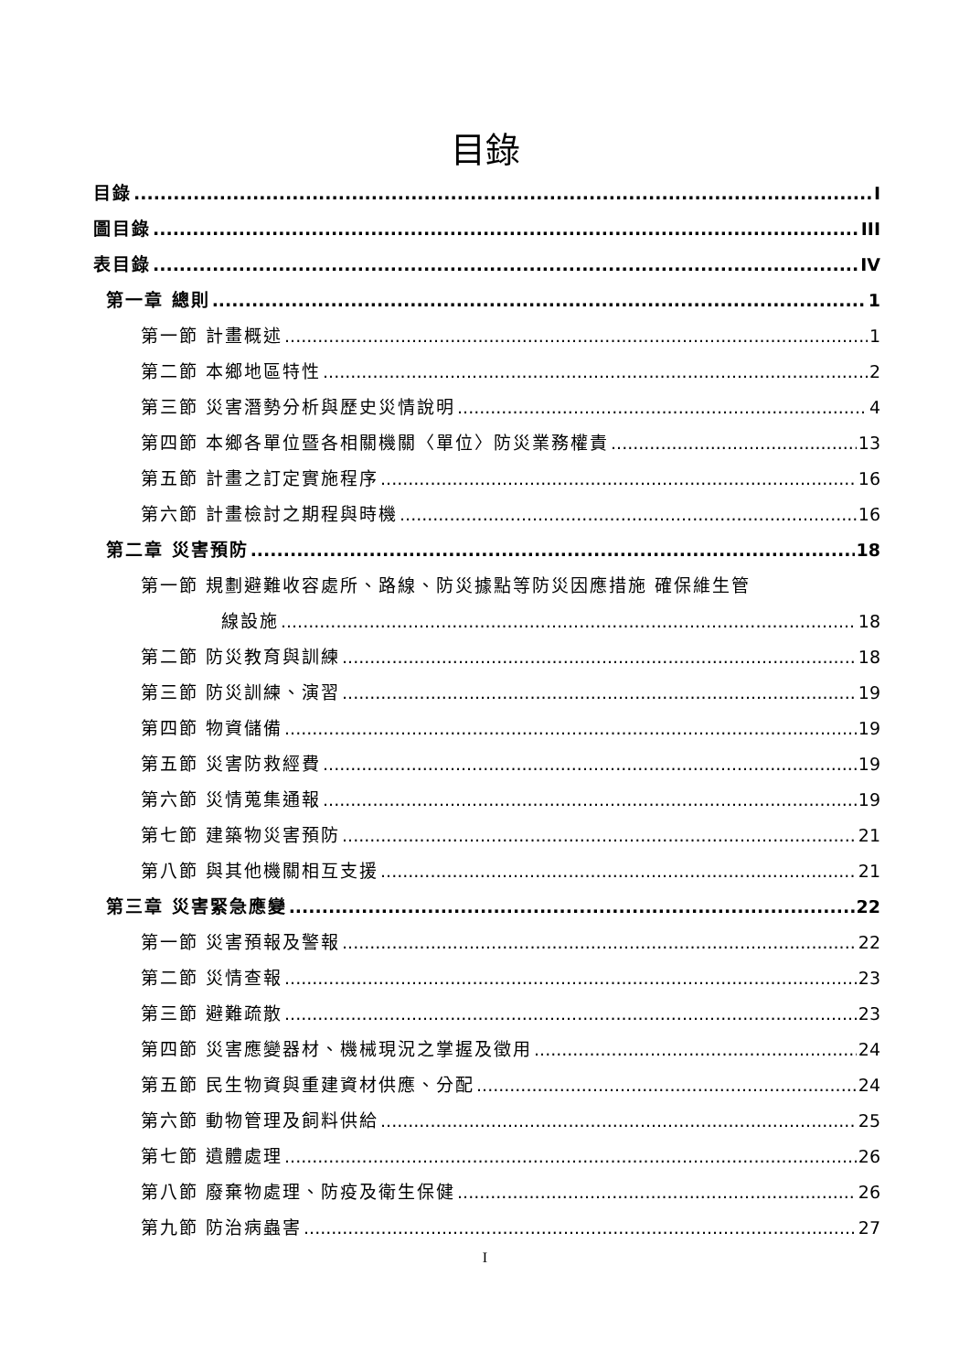目錄
目錄 I
圖目錄 III
表目錄 IV
第一章 總則 1
第一節 計畫概述 1
第二節 本鄉地區特性 2
第三節 災害潛勢分析與歷史災情說明 4
第四節 本鄉各單位暨各相關機關〈單位〉防災業務權責 13
第五節 計畫之訂定實施程序 16
第六節 計畫檢討之期程與時機 16
第二章 災害預防 18
第一節 規劃避難收容處所、路線、防災據點等防災因應措施 確保維生管
線設施 18
第二節 防災教育與訓練 18
第三節 防災訓練、演習 19
第四節 物資儲備 19
第五節 災害防救經費 19
第六節 災情蒐集通報 19
第七節 建築物災害預防 21
第八節 與其他機關相互支援 21
第三章 災害緊急應變 22
第一節 災害預報及警報 22
第二節 災情查報 23
第三節 避難疏散 23
第四節 災害應變器材、機械現況之掌握及徵用 24
第五節 民生物資與重建資材供應、分配 24
第六節 動物管理及飼料供給 25
第七節 遺體處理 26
第八節 廢棄物處理、防疫及衛生保健 26
第九節 防治病蟲害 27
I